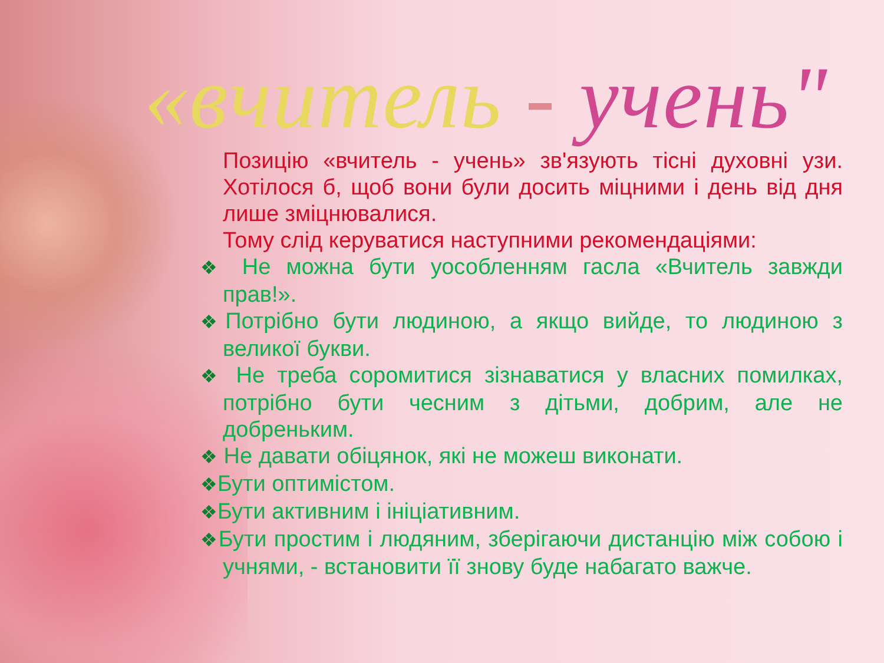«вчитель - учень"
Позицію «вчитель - учень» зв'язують тісні духовні узи. Хотілося б, щоб вони були досить міцними і день від дня лише зміцнювалися.
Тому слід керуватися наступними рекомендаціями:
❖ Не можна бути уособленням гасла «Вчитель завжди прав!».
❖Потрібно бути людиною, а якщо вийде, то людиною з великої букви.
❖ Не треба соромитися зізнаватися у власних помилках, потрібно бути чесним з дітьми, добрим, але не добреньким.
❖ Не давати обіцянок, які не можеш виконати.
❖Бути оптимістом.
❖Бути активним і ініціативним.
❖Бути простим і людяним, зберігаючи дистанцію між собою і учнями, - встановити її знову буде набагато важче.